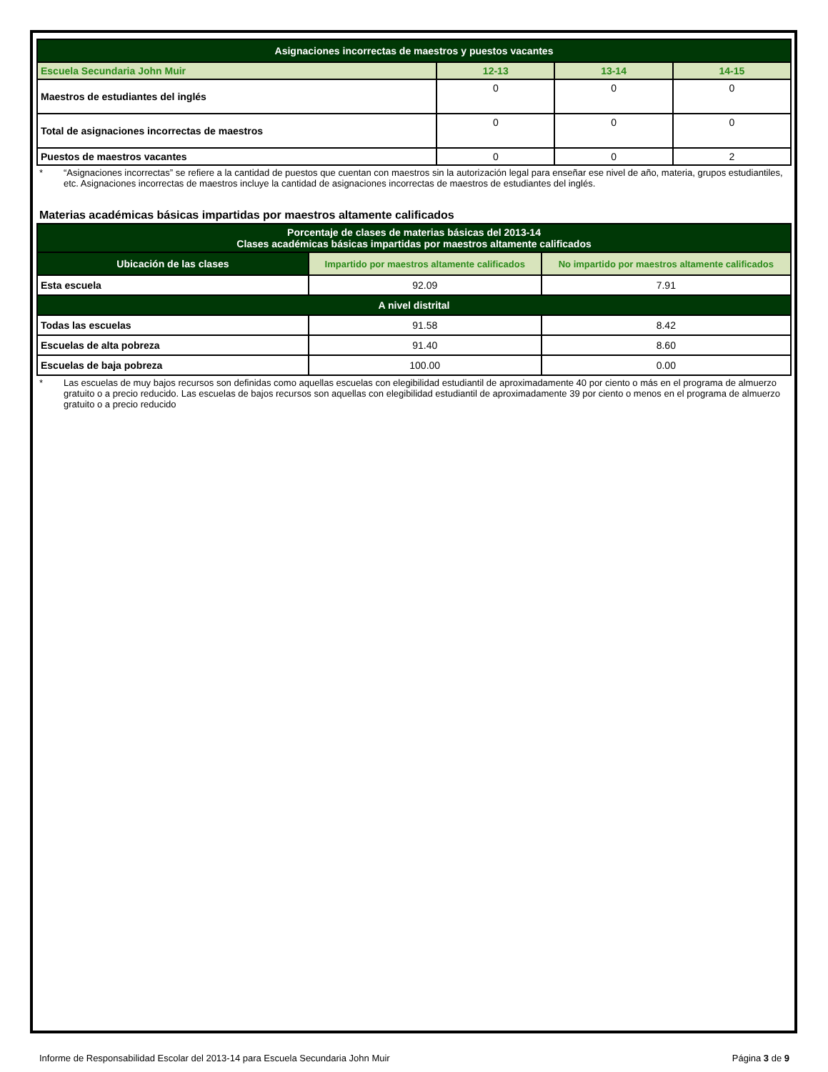| Asignaciones incorrectas de maestros y puestos vacantes | | | |
| --- | --- | --- | --- |
| Escuela Secundaria John Muir | 12-13 | 13-14 | 14-15 |
| Maestros de estudiantes del inglés | 0 | 0 | 0 |
| Total de asignaciones incorrectas de maestros | 0 | 0 | 0 |
| Puestos de maestros vacantes | 0 | 0 | 2 |
* “Asignaciones incorrectas” se refiere a la cantidad de puestos que cuentan con maestros sin la autorización legal para enseñar ese nivel de año, materia, grupos estudiantiles, etc. Asignaciones incorrectas de maestros incluye la cantidad de asignaciones incorrectas de maestros de estudiantes del inglés.
Materias académicas básicas impartidas por maestros altamente calificados
| Porcentaje de clases de materias básicas del 2013-14 Clases académicas básicas impartidas por maestros altamente calificados | | |
| --- | --- | --- |
| Ubicación de las clases | Impartido por maestros altamente calificados | No impartido por maestros altamente calificados |
| Esta escuela | 92.09 | 7.91 |
| A nivel distrital | | |
| Todas las escuelas | 91.58 | 8.42 |
| Escuelas de alta pobreza | 91.40 | 8.60 |
| Escuelas de baja pobreza | 100.00 | 0.00 |
* Las escuelas de muy bajos recursos son definidas como aquellas escuelas con elegibilidad estudiantil de aproximadamente 40 por ciento o más en el programa de almuerzo gratuito o a precio reducido. Las escuelas de bajos recursos son aquellas con elegibilidad estudiantil de aproximadamente 39 por ciento o menos en el programa de almuerzo gratuito o a precio reducido
Informe de Responsabilidad Escolar del 2013-14 para Escuela Secundaria John Muir Página 3 de 9